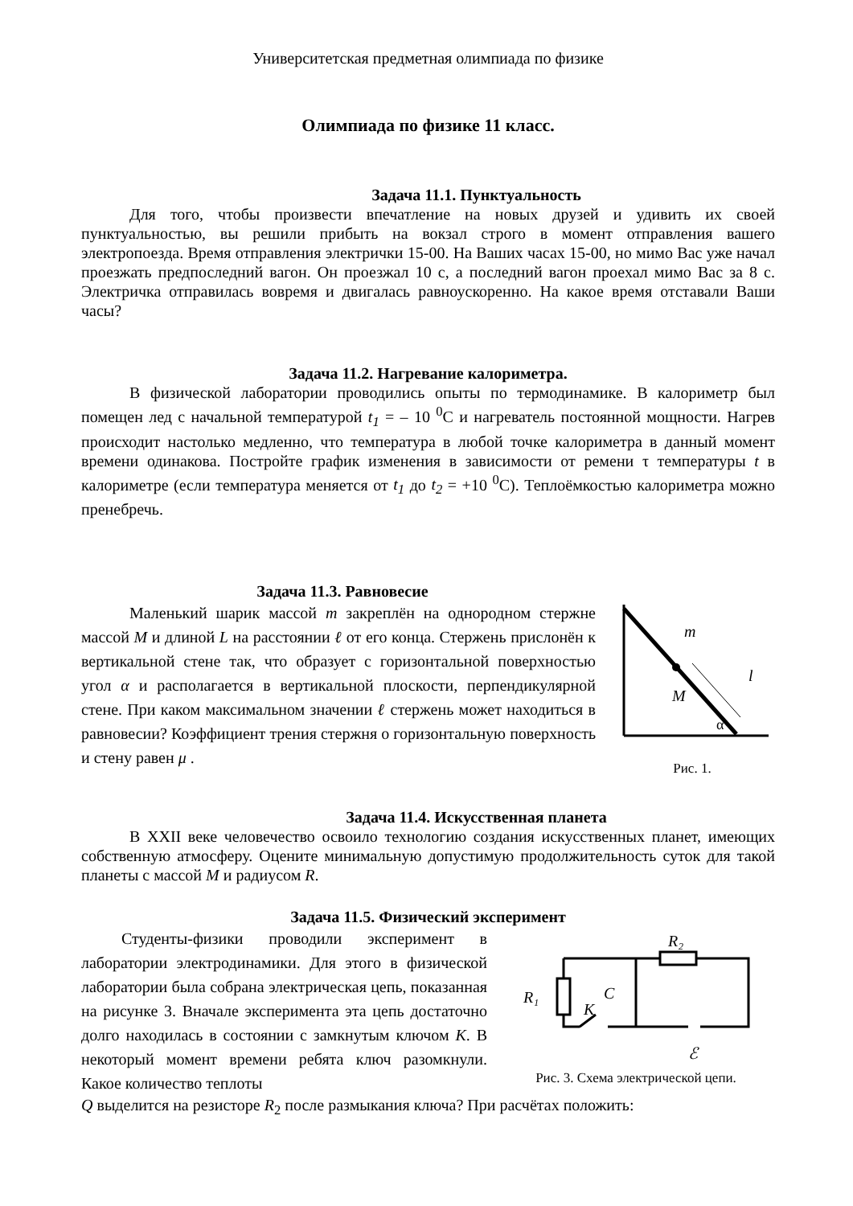Университетская предметная олимпиада по физике
Олимпиада по физике 11 класс.
Задача 11.1. Пунктуальность
Для того, чтобы произвести впечатление на новых друзей и удивить их своей пунктуальностью, вы решили прибыть на вокзал строго в момент отправления вашего электропоезда. Время отправления электрички 15-00. На Ваших часах 15-00, но мимо Вас уже начал проезжать предпоследний вагон. Он проезжал 10 с, а последний вагон проехал мимо Вас за 8 с. Электричка отправилась вовремя и двигалась равноускоренно. На какое время отставали Ваши часы?
Задача 11.2. Нагревание калориметра.
В физической лаборатории проводились опыты по термодинамике. В калориметр был помещен лед с начальной температурой t<sub>1</sub> = – 10 <sup>0</sup>С и нагреватель постоянной мощности. Нагрев происходит настолько медленно, что температура в любой точке калориметра в данный момент времени одинакова. Постройте график изменения в зависимости от ремени τ температуры t в калориметре (если температура меняется от t<sub>1</sub> до t<sub>2</sub> = +10 <sup>0</sup>С). Теплоёмкостью калориметра можно пренебречь.
Задача 11.3. Равновесие
Маленький шарик массой m закреплён на однородном стержне массой M и длиной L на расстоянии ℓ от его конца. Стержень прислонён к вертикальной стене так, что образует с горизонтальной поверхностью угол α и располагается в вертикальной плоскости, перпендикулярной стене. При каком максимальном значении ℓ стержень может находиться в равновесии? Коэффициент трения стержня о горизонтальную поверхность и стену равен μ .
m
M
l
α
Рис. 1.
Задача 11.4. Искусственная планета
В XXII веке человечество освоило технологию создания искусственных планет, имеющих собственную атмосферу. Оцените минимальную допустимую продолжительность суток для такой планеты с массой M и радиусом R.
Задача 11.5. Физический эксперимент
Студенты-физики проводили эксперимент в лаборатории электродинамики. Для этого в физической лаборатории была собрана электрическая цепь, показанная на рисунке 3. Вначале эксперимента эта цепь достаточно долго находилась в состоянии с замкнутым ключом K. В некоторый момент времени ребята ключ разомкнули. Какое количество теплоты
R₁
R₂
C
K
ℰ
Рис. 3. Схема электрической цепи.
Q выделится на резисторе R<sub>2</sub> после размыкания ключа? При расчётах положить: